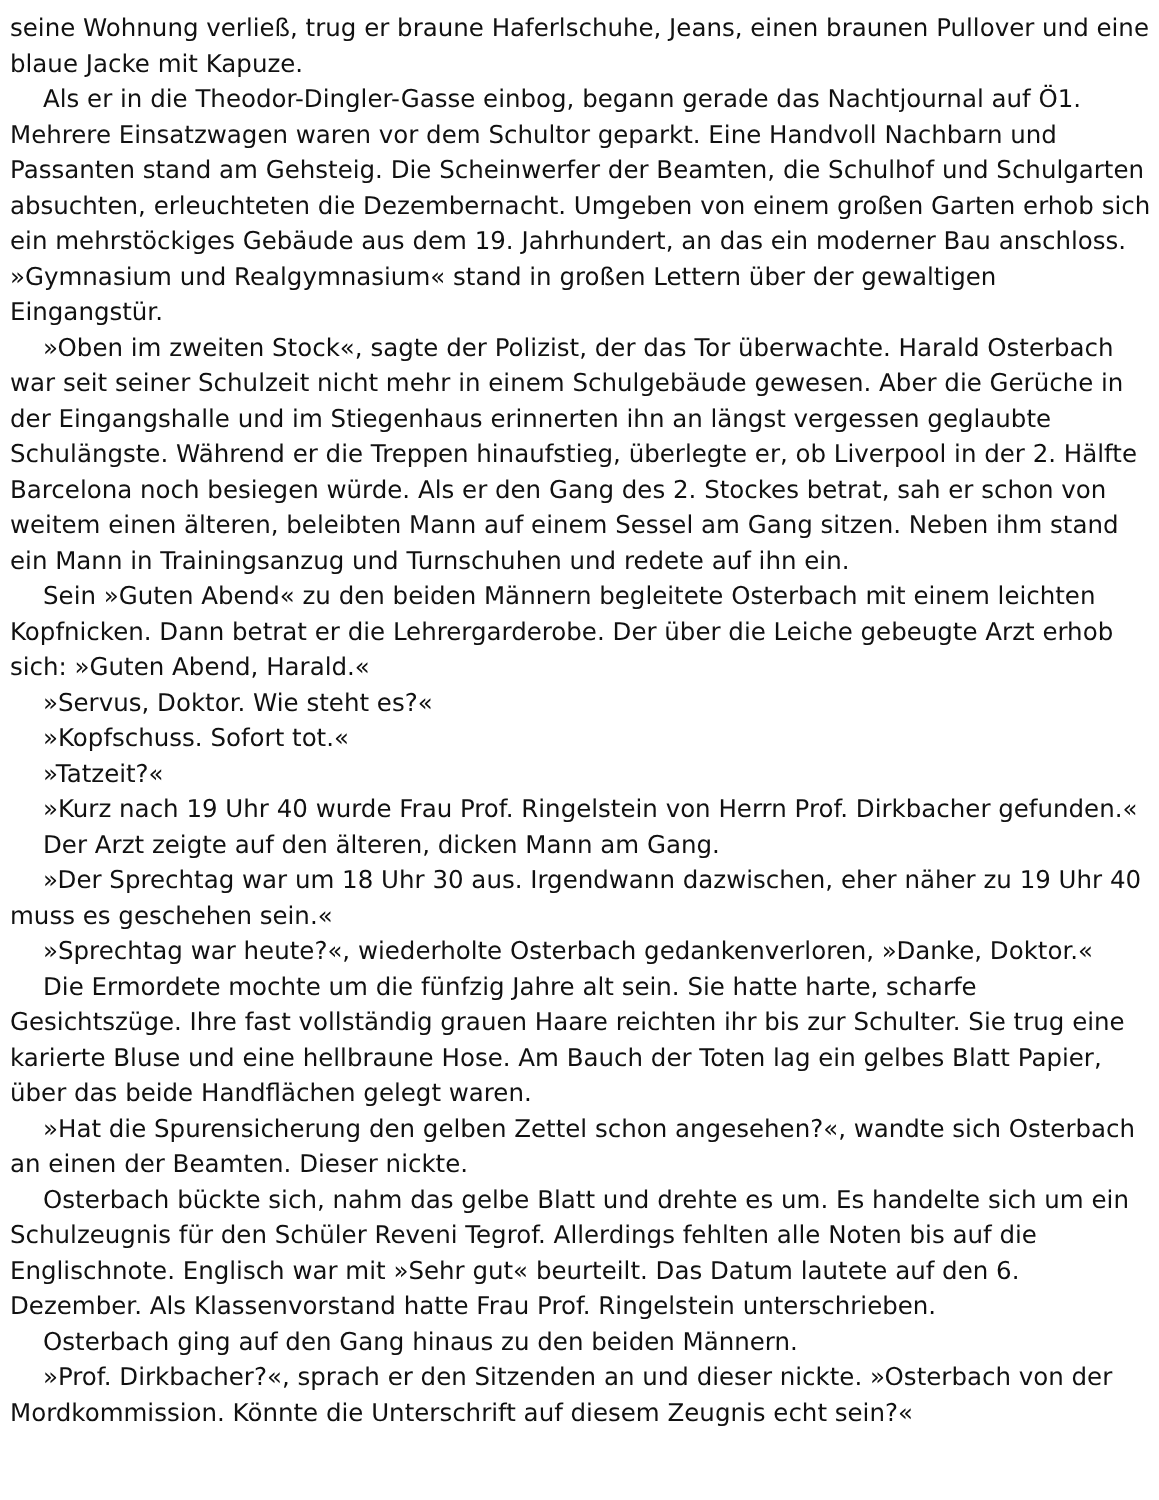seine Wohnung verließ, trug er braune Haferlschuhe, Jeans, einen braunen Pullover und eine blaue Jacke mit Kapuze.
Als er in die Theodor-Dingler-Gasse einbog, begann gerade das Nachtjournal auf Ö1. Mehrere Einsatzwagen waren vor dem Schultor geparkt. Eine Handvoll Nachbarn und Passanten stand am Gehsteig. Die Scheinwerfer der Beamten, die Schulhof und Schulgarten absuchten, erleuchteten die Dezembernacht. Umgeben von einem großen Garten erhob sich ein mehrstöckiges Gebäude aus dem 19. Jahrhundert, an das ein moderner Bau anschloss. »Gymnasium und Realgymnasium« stand in großen Lettern über der gewaltigen Eingangstür.
»Oben im zweiten Stock«, sagte der Polizist, der das Tor überwachte. Harald Osterbach war seit seiner Schulzeit nicht mehr in einem Schulgebäude gewesen. Aber die Gerüche in der Eingangshalle und im Stiegenhaus erinnerten ihn an längst vergessen geglaubte Schulängste. Während er die Treppen hinaufstieg, überlegte er, ob Liverpool in der 2. Hälfte Barcelona noch besiegen würde. Als er den Gang des 2. Stockes betrat, sah er schon von weitem einen älteren, beleibten Mann auf einem Sessel am Gang sitzen. Neben ihm stand ein Mann in Trainingsanzug und Turnschuhen und redete auf ihn ein.
Sein »Guten Abend« zu den beiden Männern begleitete Osterbach mit einem leichten Kopfnicken. Dann betrat er die Lehrergarderobe. Der über die Leiche gebeugte Arzt erhob sich: »Guten Abend, Harald.«
»Servus, Doktor. Wie steht es?«
»Kopfschuss. Sofort tot.«
»Tatzeit?«
»Kurz nach 19 Uhr 40 wurde Frau Prof. Ringelstein von Herrn Prof. Dirkbacher gefunden.«
Der Arzt zeigte auf den älteren, dicken Mann am Gang.
»Der Sprechtag war um 18 Uhr 30 aus. Irgendwann dazwischen, eher näher zu 19 Uhr 40 muss es geschehen sein.«
»Sprechtag war heute?«, wiederholte Osterbach gedankenverloren, »Danke, Doktor.«
Die Ermordete mochte um die fünfzig Jahre alt sein. Sie hatte harte, scharfe Gesichtszüge. Ihre fast vollständig grauen Haare reichten ihr bis zur Schulter. Sie trug eine karierte Bluse und eine hellbraune Hose. Am Bauch der Toten lag ein gelbes Blatt Papier, über das beide Handflächen gelegt waren.
»Hat die Spurensicherung den gelben Zettel schon angesehen?«, wandte sich Osterbach an einen der Beamten. Dieser nickte.
Osterbach bückte sich, nahm das gelbe Blatt und drehte es um. Es handelte sich um ein Schulzeugnis für den Schüler Reveni Tegrof. Allerdings fehlten alle Noten bis auf die Englischnote. Englisch war mit »Sehr gut« beurteilt. Das Datum lautete auf den 6. Dezember. Als Klassenvorstand hatte Frau Prof. Ringelstein unterschrieben.
Osterbach ging auf den Gang hinaus zu den beiden Männern.
»Prof. Dirkbacher?«, sprach er den Sitzenden an und dieser nickte. »Osterbach von der Mordkommission. Könnte die Unterschrift auf diesem Zeugnis echt sein?«